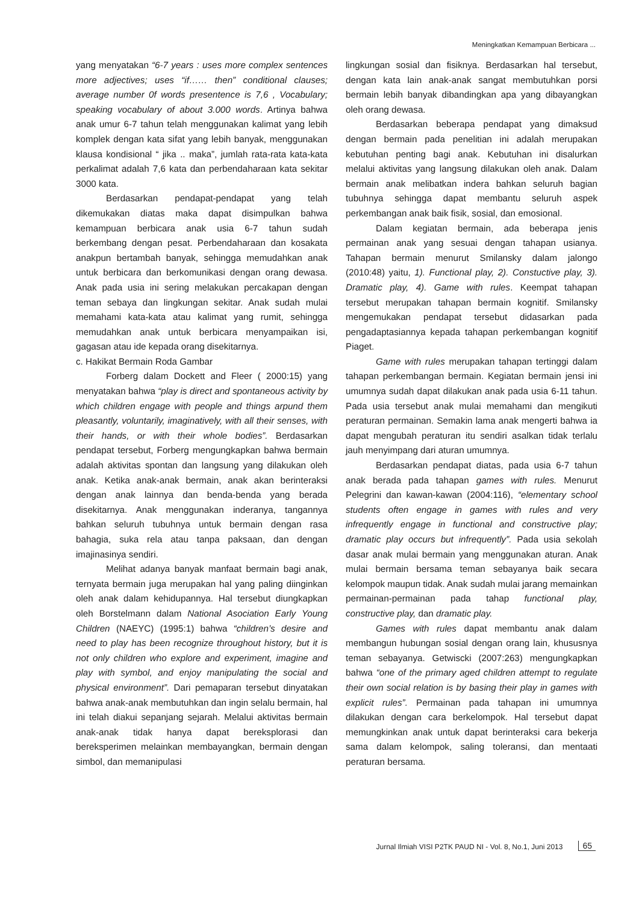Meningkatkan Kemampuan Berbicara ...
yang menyatakan “6-7 years : uses more complex sentences more adjectives; uses “if…… then” conditional clauses; average number 0f words presentence is 7,6 , Vocabulary; speaking vocabulary of about 3.000 words. Artinya bahwa anak umur 6-7 tahun telah menggunakan kalimat yang lebih komplek dengan kata sifat yang lebih banyak, menggunakan klausa kondisional “ jika .. maka”, jumlah rata-rata kata-kata perkalimat adalah 7,6 kata dan perbendaharaan kata sekitar 3000 kata.
Berdasarkan pendapat-pendapat yang telah dikemukakan diatas maka dapat disimpulkan bahwa kemampuan berbicara anak usia 6-7 tahun sudah berkembang dengan pesat. Perbendaharaan dan kosakata anakpun bertambah banyak, sehingga memudahkan anak untuk berbicara dan berkomunikasi dengan orang dewasa. Anak pada usia ini sering melakukan percakapan dengan teman sebaya dan lingkungan sekitar. Anak sudah mulai memahami kata-kata atau kalimat yang rumit, sehingga memudahkan anak untuk berbicara menyampaikan isi, gagasan atau ide kepada orang disekitarnya.
c. Hakikat Bermain Roda Gambar
Forberg dalam Dockett and Fleer ( 2000:15) yang menyatakan bahwa “play is direct and spontaneous activity by which children engage with people and things arpund them pleasantly, voluntarily, imaginatively, with all their senses, with their hands, or with their whole bodies”. Berdasarkan pendapat tersebut, Forberg mengungkapkan bahwa bermain adalah aktivitas spontan dan langsung yang dilakukan oleh anak. Ketika anak-anak bermain, anak akan berinteraksi dengan anak lainnya dan benda-benda yang berada disekitarnya. Anak menggunakan inderanya, tangannya bahkan seluruh tubuhnya untuk bermain dengan rasa bahagia, suka rela atau tanpa paksaan, dan dengan imajinasinya sendiri.
Melihat adanya banyak manfaat bermain bagi anak, ternyata bermain juga merupakan hal yang paling diinginkan oleh anak dalam kehidupannya. Hal tersebut diungkapkan oleh Borstelmann dalam National Asociation Early Young Children (NAEYC) (1995:1) bahwa “children’s desire and need to play has been recognize throughout history, but it is not only children who explore and experiment, imagine and play with symbol, and enjoy manipulating the social and physical environment”. Dari pemaparan tersebut dinyatakan bahwa anak-anak membutuhkan dan ingin selalu bermain, hal ini telah diakui sepanjang sejarah. Melalui aktivitas bermain anak-anak tidak hanya dapat bereksplorasi dan bereksperimen melainkan membayangkan, bermain dengan simbol, dan memanipulasi
lingkungan sosial dan fisiknya. Berdasarkan hal tersebut, dengan kata lain anak-anak sangat membutuhkan porsi bermain lebih banyak dibandingkan apa yang dibayangkan oleh orang dewasa.
Berdasarkan beberapa pendapat yang dimaksud dengan bermain pada penelitian ini adalah merupakan kebutuhan penting bagi anak. Kebutuhan ini disalurkan melalui aktivitas yang langsung dilakukan oleh anak. Dalam bermain anak melibatkan indera bahkan seluruh bagian tubuhnya sehingga dapat membantu seluruh aspek perkembangan anak baik fisik, sosial, dan emosional.
Dalam kegiatan bermain, ada beberapa jenis permainan anak yang sesuai dengan tahapan usianya. Tahapan bermain menurut Smilansky dalam jalongo (2010:48) yaitu, 1). Functional play, 2). Constuctive play, 3). Dramatic play, 4). Game with rules. Keempat tahapan tersebut merupakan tahapan bermain kognitif. Smilansky mengemukakan pendapat tersebut didasarkan pada pengadaptasiannya kepada tahapan perkembangan kognitif Piaget.
Game with rules merupakan tahapan tertinggi dalam tahapan perkembangan bermain. Kegiatan bermain jensi ini umumnya sudah dapat dilakukan anak pada usia 6-11 tahun. Pada usia tersebut anak mulai memahami dan mengikuti peraturan permainan. Semakin lama anak mengerti bahwa ia dapat mengubah peraturan itu sendiri asalkan tidak terlalu jauh menyimpang dari aturan umumnya.
Berdasarkan pendapat diatas, pada usia 6-7 tahun anak berada pada tahapan games with rules. Menurut Pelegrini dan kawan-kawan (2004:116), “elementary school students often engage in games with rules and very infrequently engage in functional and constructive play; dramatic play occurs but infrequently”. Pada usia sekolah dasar anak mulai bermain yang menggunakan aturan. Anak mulai bermain bersama teman sebayanya baik secara kelompok maupun tidak. Anak sudah mulai jarang memainkan permainan-permainan pada tahap functional play, constructive play, dan dramatic play.
Games with rules dapat membantu anak dalam membangun hubungan sosial dengan orang lain, khususnya teman sebayanya. Getwiscki (2007:263) mengungkapkan bahwa “one of the primary aged children attempt to regulate their own social relation is by basing their play in games with explicit rules”. Permainan pada tahapan ini umumnya dilakukan dengan cara berkelompok. Hal tersebut dapat memungkinkan anak untuk dapat berinteraksi cara bekerja sama dalam kelompok, saling toleransi, dan mentaati peraturan bersama.
Jurnal Ilmiah VISI P2TK PAUD NI - Vol. 8, No.1, Juni 2013 65